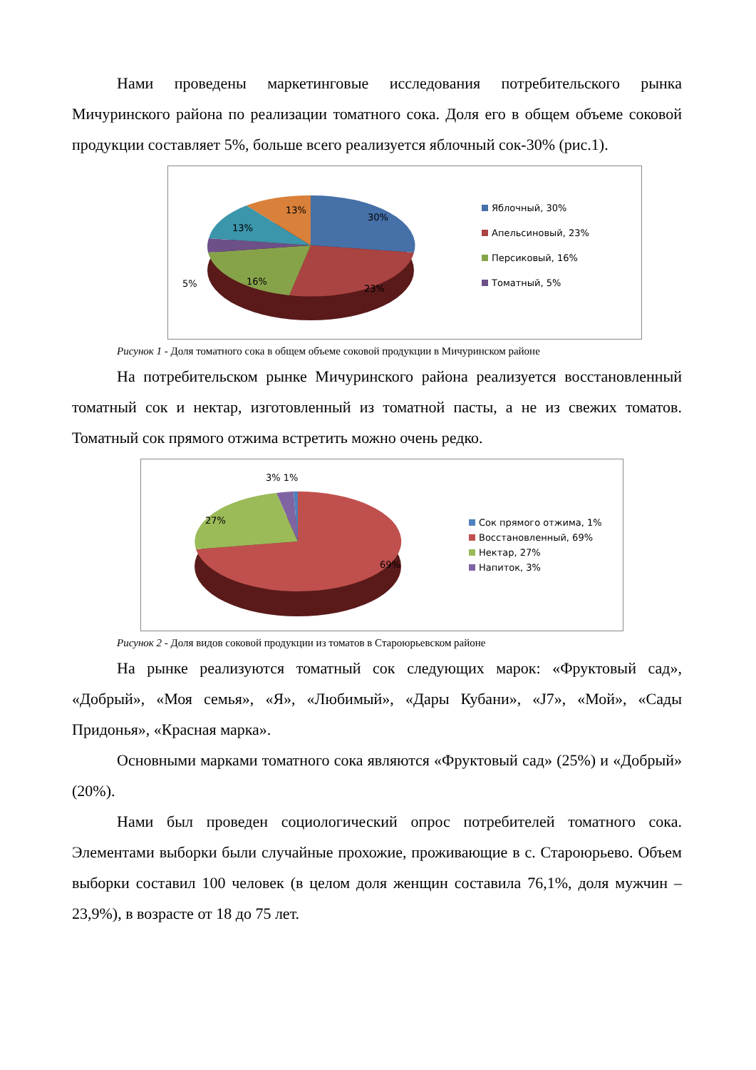Нами проведены маркетинговые исследования потребительского рынка Мичуринского района по реализации томатного сока. Доля его в общем объеме соковой продукции составляет 5%, больше всего реализуется яблочный сок-30% (рис.1).
30%
23%
16%
5%
13%
13%
Яблочный, 30%
Апельсиновый, 23%
Персиковый, 16%
Томатный, 5%
Рисунок 1 - Доля томатного сока в общем объеме соковой продукции в Мичуринском районе
На потребительском рынке Мичуринского района реализуется восстановленный томатный сок и нектар, изготовленный из томатной пасты, а не из свежих томатов. Томатный сок прямого отжима встретить можно очень редко.
3% 1%
27%
69%
Сок прямого отжима, 1%
Восстановленный, 69%
Нектар, 27%
Напиток, 3%
Рисунок 2 - Доля видов соковой продукции из томатов в Староюрьевском районе
На рынке реализуются томатный сок следующих марок: «Фруктовый сад», «Добрый», «Моя семья», «Я», «Любимый», «Дары Кубани», «J7», «Мой», «Сады Придонья», «Красная марка».
Основными марками томатного сока являются «Фруктовый сад» (25%) и «Добрый» (20%).
Нами был проведен социологический опрос потребителей томатного сока. Элементами выборки были случайные прохожие, проживающие в с. Староюрьево. Объем выборки составил 100 человек (в целом доля женщин составила 76,1%, доля мужчин – 23,9%), в возрасте от 18 до 75 лет.